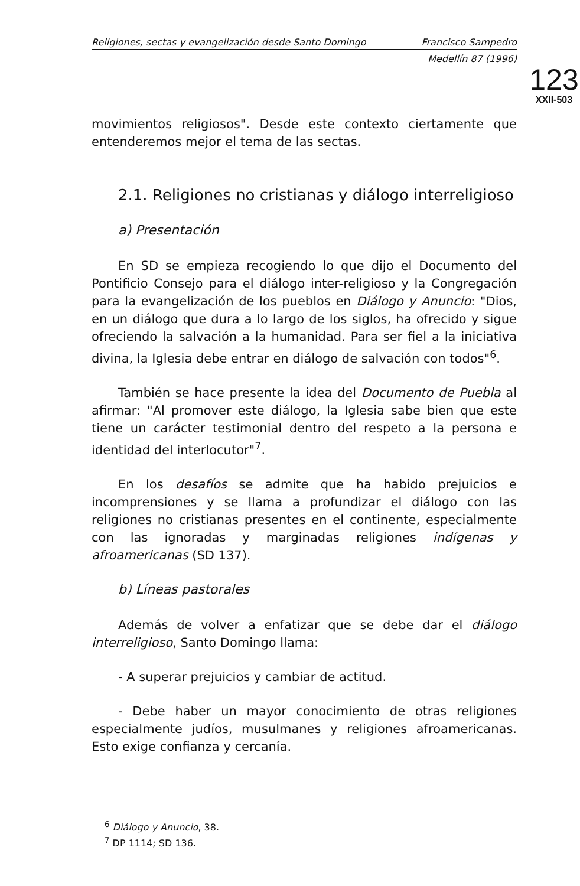Religiones, sectas y evangelización desde Santo Domingo Francisco Sampedro
Medellín 87 (1996)
123
XXII-503
movimientos religiosos". Desde este contexto ciertamente que entenderemos mejor el tema de las sectas.
2.1. Religiones no cristianas y diálogo interreligioso
a) Presentación
En SD se empieza recogiendo lo que dijo el Documento del Pontificio Consejo para el diálogo inter-religioso y la Congregación para la evangelización de los pueblos en Diálogo y Anuncio: "Dios, en un diálogo que dura a lo largo de los siglos, ha ofrecido y sigue ofreciendo la salvación a la humanidad. Para ser fiel a la iniciativa divina, la Iglesia debe entrar en diálogo de salvación con todos"<sup>6</sup>.
También se hace presente la idea del Documento de Puebla al afirmar: "Al promover este diálogo, la Iglesia sabe bien que este tiene un carácter testimonial dentro del respeto a la persona e identidad del interlocutor"<sup>7</sup>.
En los desafíos se admite que ha habido prejuicios e incomprensiones y se llama a profundizar el diálogo con las religiones no cristianas presentes en el continente, especialmente con las ignoradas y marginadas religiones indígenas y afroamericanas (SD 137).
b) Líneas pastorales
Además de volver a enfatizar que se debe dar el diálogo interreligioso, Santo Domingo llama:
- A superar prejuicios y cambiar de actitud.
- Debe haber un mayor conocimiento de otras religiones especialmente judíos, musulmanes y religiones afroamericanas. Esto exige confianza y cercanía.
<sup>6</sup> Diálogo y Anuncio, 38.
<sup>7</sup> DP 1114; SD 136.